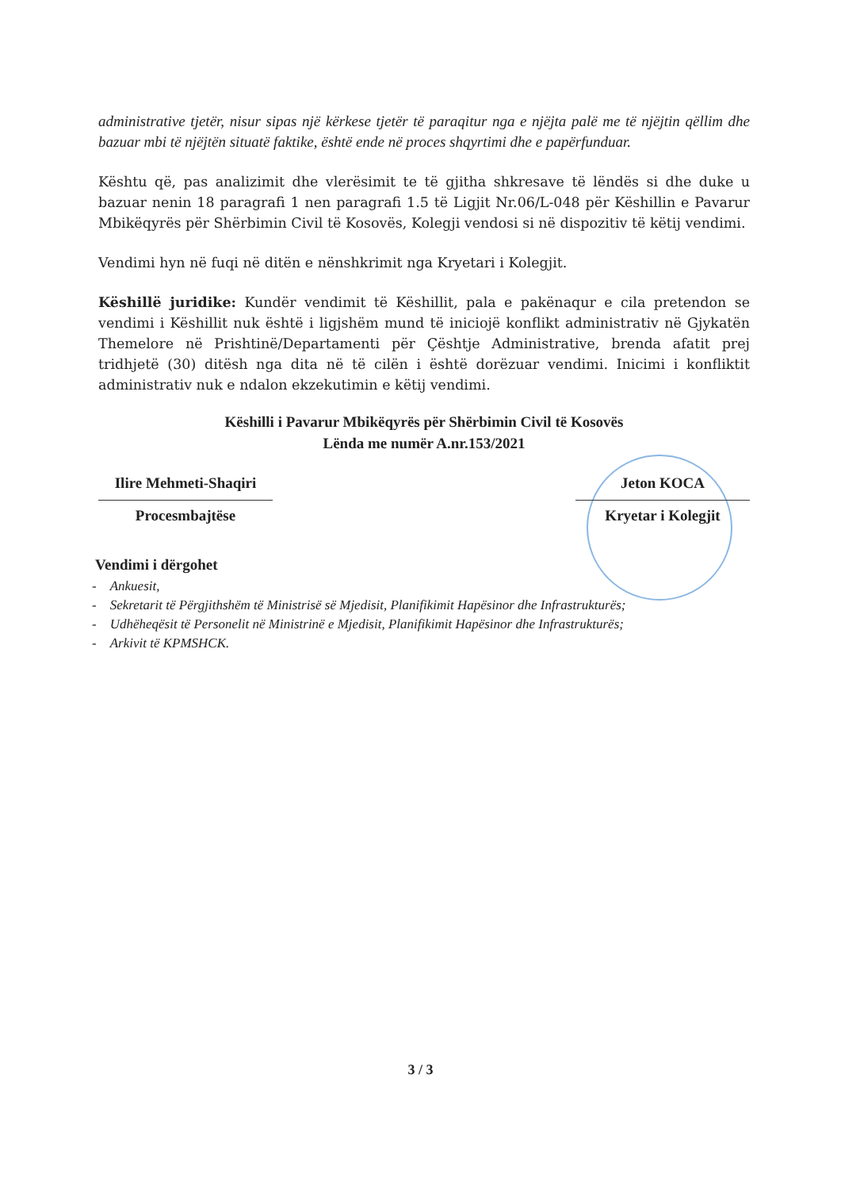administrative tjetër, nisur sipas një kërkese tjetër të paraqitur nga e njëjta palë me të njëjtin qëllim dhe bazuar mbi të njëjtën situatë faktike, është ende në proces shqyrtimi dhe e papërfunduar.
Kështu që, pas analizimit dhe vlerësimit te të gjitha shkresave të lëndës si dhe duke u bazuar nenin 18 paragrafi 1 nen paragrafi 1.5 të Ligjit Nr.06/L-048 për Këshillin e Pavarur Mbikëqyrës për Shërbimin Civil të Kosovës, Kolegji vendosi si në dispozitiv të këtij vendimi.
Vendimi hyn në fuqi në ditën e nënshkrimit nga Kryetari i Kolegjit.
Këshillë juridike: Kundër vendimit të Këshillit, pala e pakënaqur e cila pretendon se vendimi i Këshillit nuk është i ligjshëm mund të iniciojë konflikt administrativ në Gjykatën Themelore në Prishtinë/Departamenti për Çështje Administrative, brenda afatit prej tridhjetë (30) ditësh nga dita në të cilën i është dorëzuar vendimi. Inicimi i konfliktit administrativ nuk e ndalon ekzekutimin e këtij vendimi.
Këshilli i Pavarur Mbikëqyrës për Shërbimin Civil të Kosovës
Lënda me numër A.nr.153/2021
Ilire Mehmeti-Shaqiri
Procesmbajtëse
Jeton KOCA
Kryetar i Kolegjit
Vendimi i dërgohet
- Ankuesit,
- Sekretarit të Përgjithshëm të Ministrisë së Mjedisit, Planifikimit Hapësinor dhe Infrastrukturës;
- Udhëheqësit të Personelit në Ministrinë e Mjedisit, Planifikimit Hapësinor dhe Infrastrukturës;
- Arkivit të KPMSHCK.
3 / 3